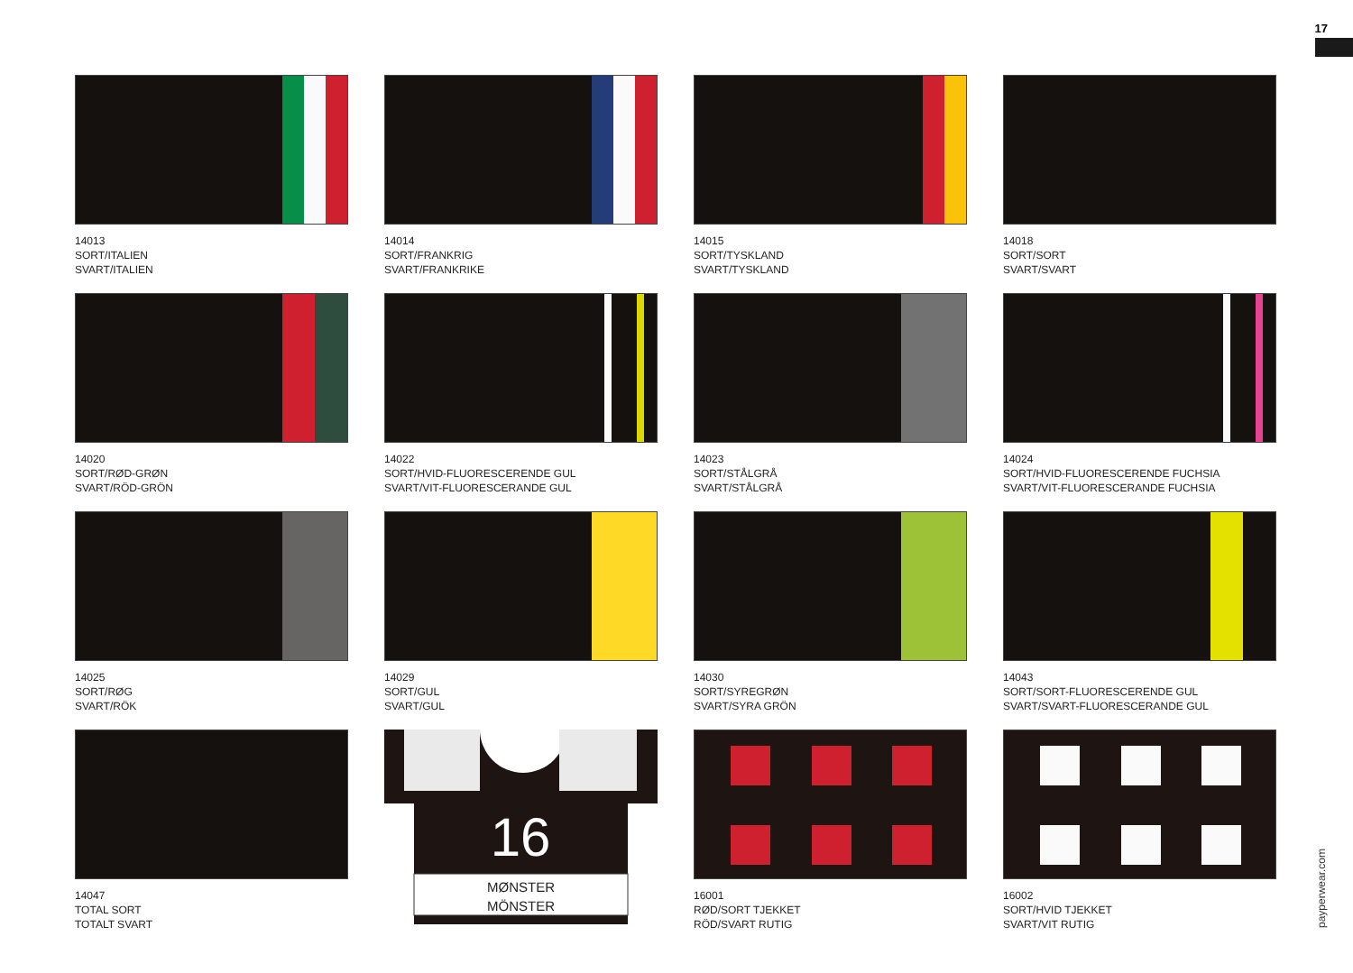17
14013
SORT/ITALIEN
SVART/ITALIEN
14014
SORT/FRANKRIG
SVART/FRANKRIKE
14015
SORT/TYSKLAND
SVART/TYSKLAND
14018
SORT/SORT
SVART/SVART
14020
SORT/RØD-GRØN
SVART/RÖD-GRÖN
14022
SORT/HVID-FLUORESCERENDE GUL
SVART/VIT-FLUORESCERANDE GUL
14023
SORT/STÅLGRÅ
SVART/STÅLGRÅ
14024
SORT/HVID-FLUORESCERENDE FUCHSIA
SVART/VIT-FLUORESCERANDE FUCHSIA
14025
SORT/RØG
SVART/RÖK
14029
SORT/GUL
SVART/GUL
14030
SORT/SYREGRØN
SVART/SYRA GRÖN
14043
SORT/SORT-FLUORESCERENDE GUL
SVART/SVART-FLUORESCERANDE GUL
14047
TOTAL SORT
TOTALT SVART
16
MØNSTER
MÖNSTER
16001
RØD/SORT TJEKKET
RÖD/SVART RUTIG
16002
SORT/HVID TJEKKET
SVART/VIT RUTIG
payperwear.com